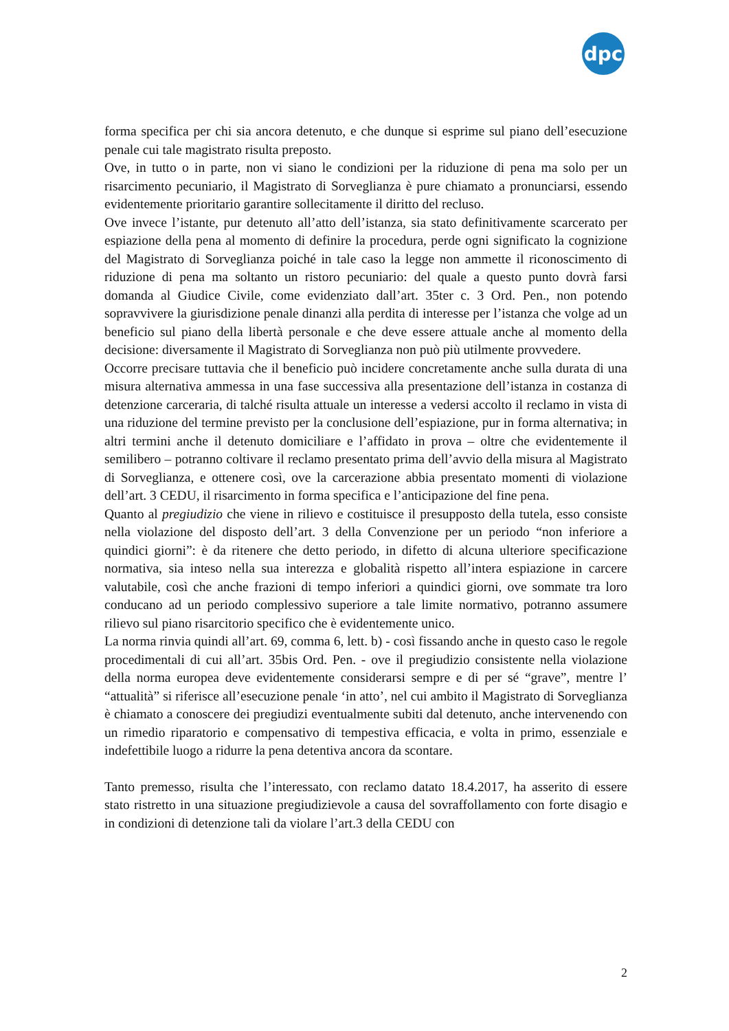dpc
forma specifica per chi sia ancora detenuto, e che dunque si esprime sul piano dell’esecuzione penale cui tale magistrato risulta preposto.
Ove, in tutto o in parte, non vi siano le condizioni per la riduzione di pena ma solo per un risarcimento pecuniario, il Magistrato di Sorveglianza è pure chiamato a pronunciarsi, essendo evidentemente prioritario garantire sollecitamente il diritto del recluso.
Ove invece l’istante, pur detenuto all’atto dell’istanza, sia stato definitivamente scarcerato per espiazione della pena al momento di definire la procedura, perde ogni significato la cognizione del Magistrato di Sorveglianza poiché in tale caso la legge non ammette il riconoscimento di riduzione di pena ma soltanto un ristoro pecuniario: del quale a questo punto dovrà farsi domanda al Giudice Civile, come evidenziato dall’art. 35ter c. 3 Ord. Pen., non potendo sopravvivere la giurisdizione penale dinanzi alla perdita di interesse per l’istanza che volge ad un beneficio sul piano della libertà personale e che deve essere attuale anche al momento della decisione: diversamente il Magistrato di Sorveglianza non può più utilmente provvedere.
Occorre precisare tuttavia che il beneficio può incidere concretamente anche sulla durata di una misura alternativa ammessa in una fase successiva alla presentazione dell’istanza in costanza di detenzione carceraria, di talché risulta attuale un interesse a vedersi accolto il reclamo in vista di una riduzione del termine previsto per la conclusione dell’espiazione, pur in forma alternativa; in altri termini anche il detenuto domiciliare e l’affidato in prova – oltre che evidentemente il semilibero – potranno coltivare il reclamo presentato prima dell’avvio della misura al Magistrato di Sorveglianza, e ottenere così, ove la carcerazione abbia presentato momenti di violazione dell’art. 3 CEDU, il risarcimento in forma specifica e l’anticipazione del fine pena.
Quanto al pregiudizio che viene in rilievo e costituisce il presupposto della tutela, esso consiste nella violazione del disposto dell’art. 3 della Convenzione per un periodo “non inferiore a quindici giorni”: è da ritenere che detto periodo, in difetto di alcuna ulteriore specificazione normativa, sia inteso nella sua interezza e globalità rispetto all’intera espiazione in carcere valutabile, così che anche frazioni di tempo inferiori a quindici giorni, ove sommate tra loro conducano ad un periodo complessivo superiore a tale limite normativo, potranno assumere rilievo sul piano risarcitorio specifico che è evidentemente unico.
La norma rinvia quindi all’art. 69, comma 6, lett. b) - così fissando anche in questo caso le regole procedimentali di cui all’art. 35bis Ord. Pen. - ove il pregiudizio consistente nella violazione della norma europea deve evidentemente considerarsi sempre e di per sé “grave”, mentre l’ “attualità” si riferisce all’esecuzione penale ‘in atto’, nel cui ambito il Magistrato di Sorveglianza è chiamato a conoscere dei pregiudizi eventualmente subiti dal detenuto, anche intervenendo con un rimedio riparatorio e compensativo di tempestiva efficacia, e volta in primo, essenziale e indefettibile luogo a ridurre la pena detentiva ancora da scontare.
Tanto premesso, risulta che l’interessato, con reclamo datato 18.4.2017, ha asserito di essere stato ristretto in una situazione pregiudizievole a causa del sovraffollamento con forte disagio e in condizioni di detenzione tali da violare l’art.3 della CEDU con
2